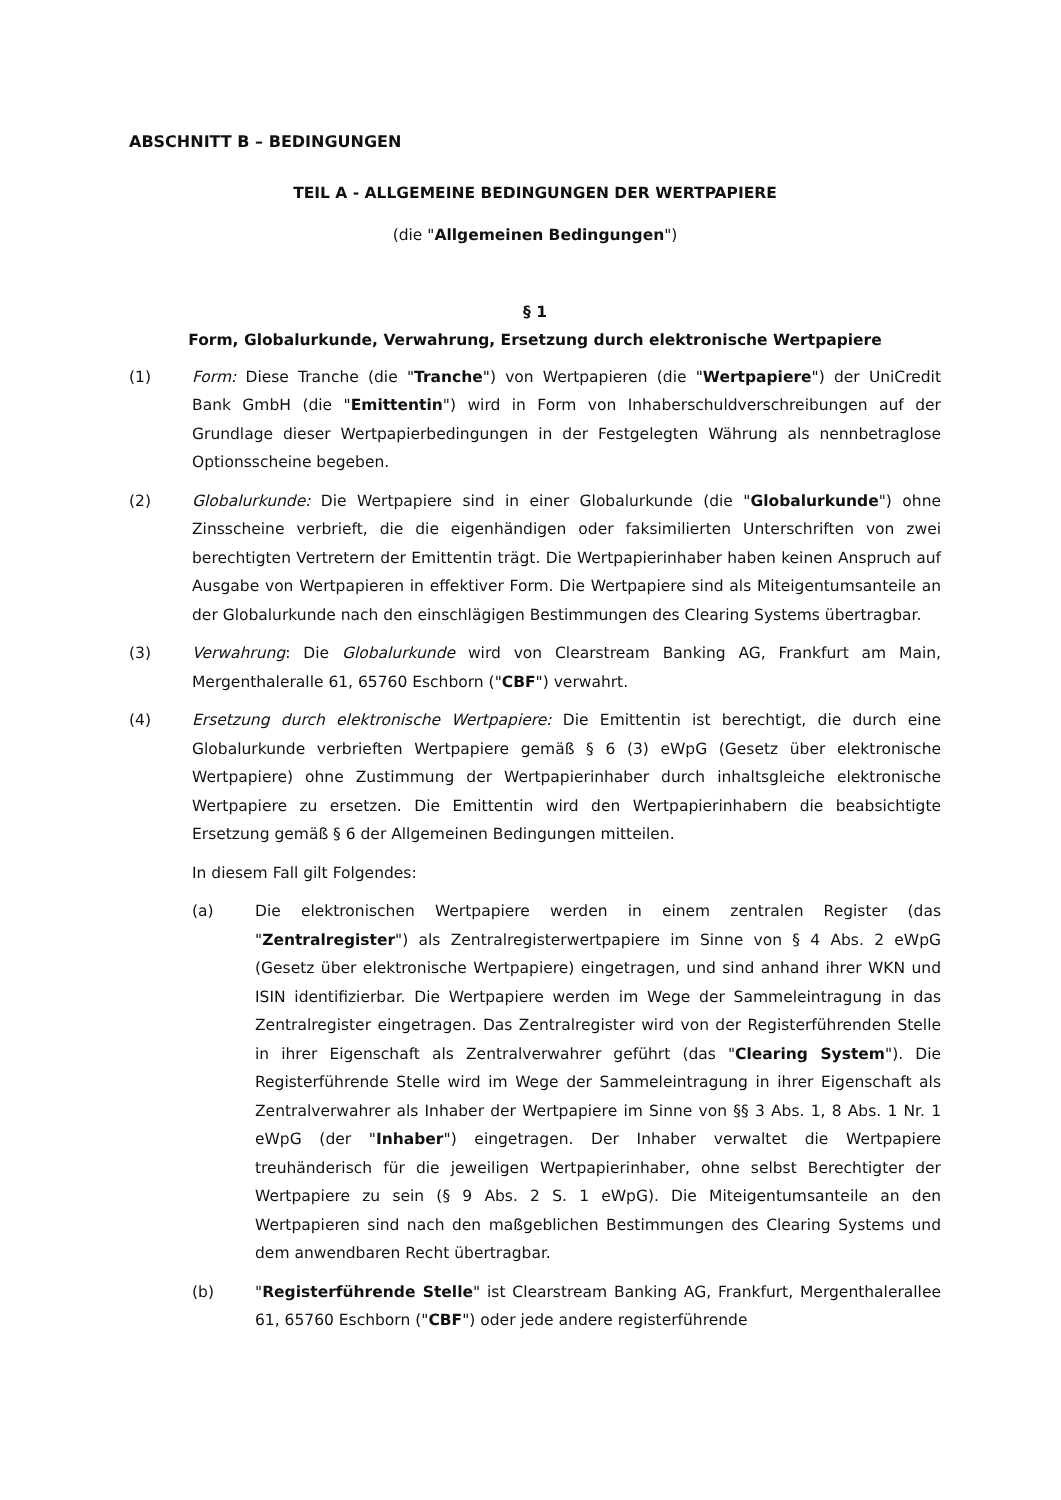ABSCHNITT B – BEDINGUNGEN
TEIL A - ALLGEMEINE BEDINGUNGEN DER WERTPAPIERE
(die "Allgemeinen Bedingungen")
§ 1
Form, Globalurkunde, Verwahrung, Ersetzung durch elektronische Wertpapiere
(1) Form: Diese Tranche (die "Tranche") von Wertpapieren (die "Wertpapiere") der UniCredit Bank GmbH (die "Emittentin") wird in Form von Inhaberschuldverschreibungen auf der Grundlage dieser Wertpapierbedingungen in der Festgelegten Währung als nennbetraglose Optionsscheine begeben.
(2) Globalurkunde: Die Wertpapiere sind in einer Globalurkunde (die "Globalurkunde") ohne Zinsscheine verbrieft, die die eigenhändigen oder faksimilierten Unterschriften von zwei berechtigten Vertretern der Emittentin trägt. Die Wertpapierinhaber haben keinen Anspruch auf Ausgabe von Wertpapieren in effektiver Form. Die Wertpapiere sind als Miteigentumsanteile an der Globalurkunde nach den einschlägigen Bestimmungen des Clearing Systems übertragbar.
(3) Verwahrung: Die Globalurkunde wird von Clearstream Banking AG, Frankfurt am Main, Mergenthaleralle 61, 65760 Eschborn ("CBF") verwahrt.
(4) Ersetzung durch elektronische Wertpapiere: Die Emittentin ist berechtigt, die durch eine Globalurkunde verbrieften Wertpapiere gemäß § 6 (3) eWpG (Gesetz über elektronische Wertpapiere) ohne Zustimmung der Wertpapierinhaber durch inhaltsgleiche elektronische Wertpapiere zu ersetzen. Die Emittentin wird den Wertpapierinhabern die beabsichtigte Ersetzung gemäß § 6 der Allgemeinen Bedingungen mitteilen.
In diesem Fall gilt Folgendes:
(a) Die elektronischen Wertpapiere werden in einem zentralen Register (das "Zentralregister") als Zentralregisterwertpapiere im Sinne von § 4 Abs. 2 eWpG (Gesetz über elektronische Wertpapiere) eingetragen, und sind anhand ihrer WKN und ISIN identifizierbar. Die Wertpapiere werden im Wege der Sammeleintragung in das Zentralregister eingetragen. Das Zentralregister wird von der Registerführenden Stelle in ihrer Eigenschaft als Zentralverwahrer geführt (das "Clearing System"). Die Registerführende Stelle wird im Wege der Sammeleintragung in ihrer Eigenschaft als Zentralverwahrer als Inhaber der Wertpapiere im Sinne von §§ 3 Abs. 1, 8 Abs. 1 Nr. 1 eWpG (der "Inhaber") eingetragen. Der Inhaber verwaltet die Wertpapiere treuhänderisch für die jeweiligen Wertpapierinhaber, ohne selbst Berechtigter der Wertpapiere zu sein (§ 9 Abs. 2 S. 1 eWpG). Die Miteigentumsanteile an den Wertpapieren sind nach den maßgeblichen Bestimmungen des Clearing Systems und dem anwendbaren Recht übertragbar.
(b) "Registerführende Stelle" ist Clearstream Banking AG, Frankfurt, Mergenthalerallee 61, 65760 Eschborn ("CBF") oder jede andere registerführende